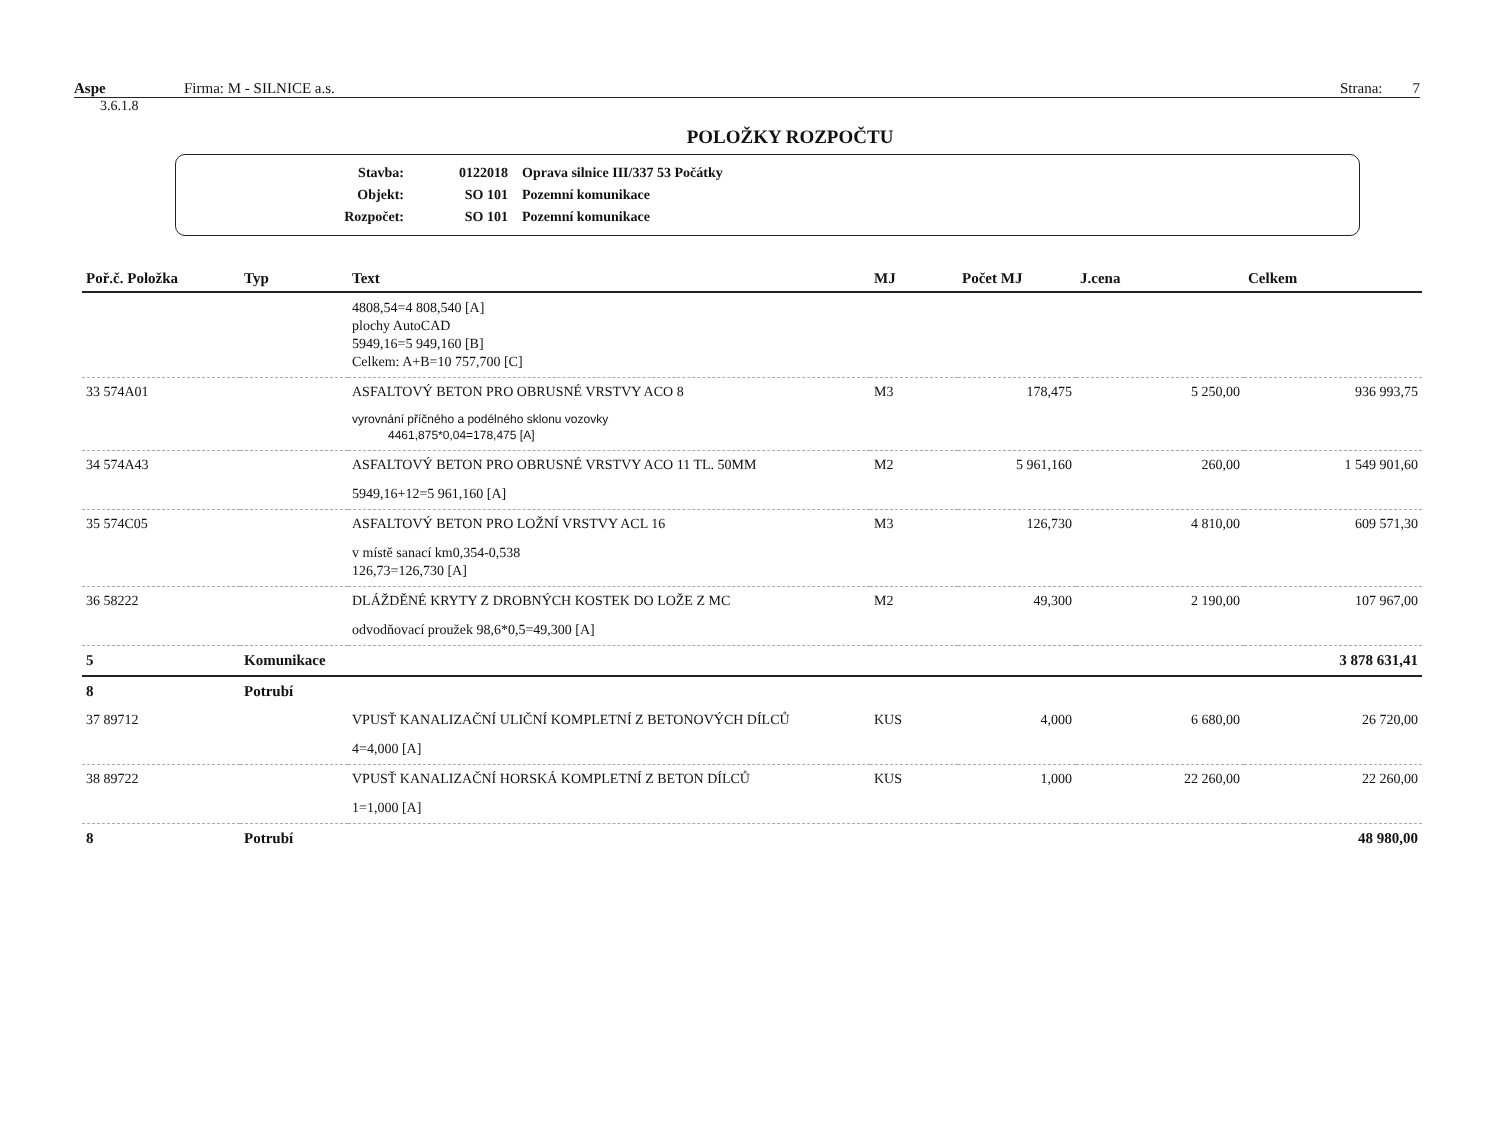Aspe Firma: M - SILNICE a.s. Strana: 7
3.6.1.8
POLOŽKY ROZPOČTU
| Stavba: | 0122018 | Oprava silnice III/337 53 Počátky |
| Objekt: | SO 101 | Pozemní komunikace |
| Rozpočet: | SO 101 | Pozemní komunikace |
| Poř.č. Položka | Typ | Text | MJ | Počet MJ | J.cena | Celkem |
| --- | --- | --- | --- | --- | --- | --- |
| | | 4808,54=4 808,540 [A] plochy AutoCAD 5949,16=5 949,160 [B] Celkem: A+B=10 757,700 [C] | | | | |
| 33 574A01 | | ASFALTOVÝ BETON PRO OBRUSNÉ VRSTVY ACO 8 | M3 | 178,475 | 5 250,00 | 936 993,75 |
| | | vyrovnání příčného a podélného sklonu vozovky 4461,875*0,04=178,475 [A] | | | | |
| 34 574A43 | | ASFALTOVÝ BETON PRO OBRUSNÉ VRSTVY ACO 11 TL. 50MM | M2 | 5 961,160 | 260,00 | 1 549 901,60 |
| | | 5949,16+12=5 961,160 [A] | | | | |
| 35 574C05 | | ASFALTOVÝ BETON PRO LOŽNÍ VRSTVY ACL 16 | M3 | 126,730 | 4 810,00 | 609 571,30 |
| | | v místě sanací km0,354-0,538 126,73=126,730 [A] | | | | |
| 36 58222 | | DLÁŽDĚNÉ KRYTY Z DROBNÝCH KOSTEK DO LOŽE Z MC | M2 | 49,300 | 2 190,00 | 107 967,00 |
| | | odvodňovací proužek 98,6*0,5=49,300 [A] | | | | |
| 5 | Komunikace | | | | | 3 878 631,41 |
| 8 | Potrubí | | | | | |
| 37 89712 | | VPUSŤ KANALIZAČNÍ ULIČNÍ KOMPLETNÍ Z BETONOVÝCH DÍLCŮ | KUS | 4,000 | 6 680,00 | 26 720,00 |
| | | 4=4,000 [A] | | | | |
| 38 89722 | | VPUSŤ KANALIZAČNÍ HORSKÁ KOMPLETNÍ Z BETON DÍLCŮ | KUS | 1,000 | 22 260,00 | 22 260,00 |
| | | 1=1,000 [A] | | | | |
| 8 | Potrubí | | | | | 48 980,00 |